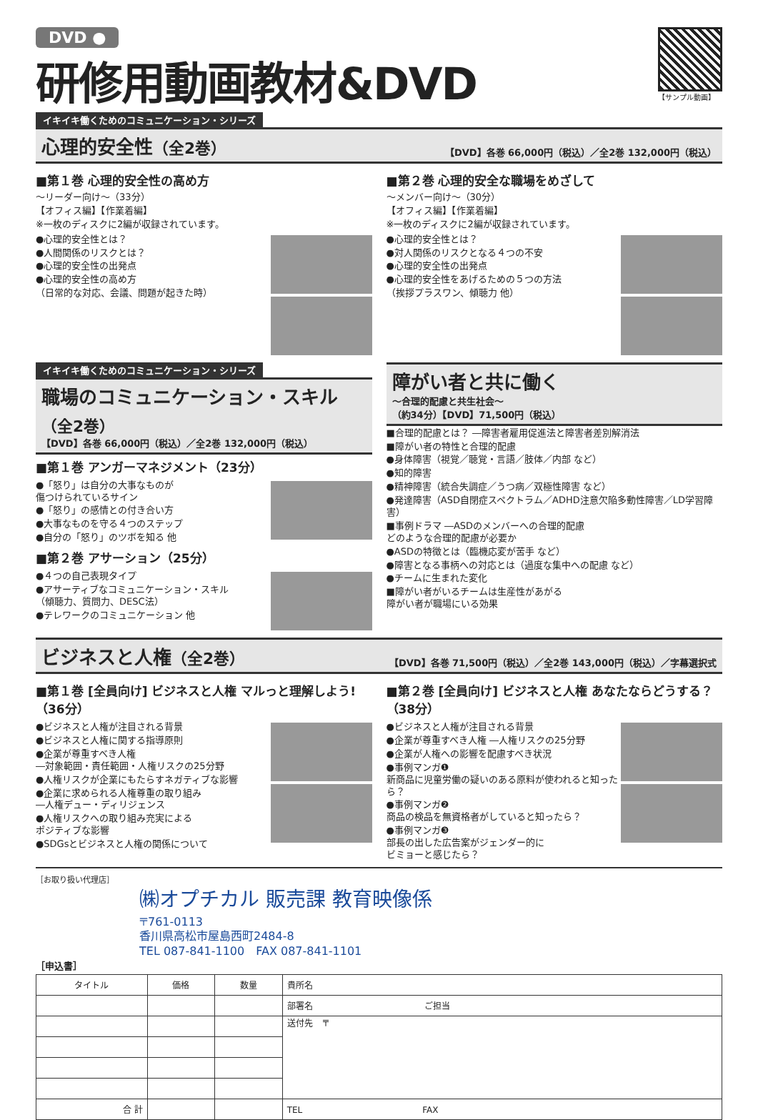DVD ●
研修用動画教材&DVD
【サンプル動画】
イキイキ働くためのコミュニケーション・シリーズ
心理的安全性（全2巻） 【DVD】各巻 66,000円（税込）／全2巻 132,000円（税込）
■第１巻 心理的安全性の高め方
～リーダー向け～（33分）
【オフィス編】【作業着編】
※一枚のディスクに2編が収録されています。
●心理的安全性とは？
●人間関係のリスクとは？
●心理的安全性の出発点
●心理的安全性の高め方
（日常的な対応、会議、問題が起きた時）
■第２巻 心理的安全な職場をめざして
～メンバー向け～（30分）
【オフィス編】【作業着編】
※一枚のディスクに2編が収録されています。
●心理的安全性とは？
●対人関係のリスクとなる４つの不安
●心理的安全性の出発点
●心理的安全性をあげるための５つの方法
（挨拶プラスワン、傾聴力 他）
イキイキ働くためのコミュニケーション・シリーズ
職場のコミュニケーション・スキル（全2巻）
【DVD】各巻 66,000円（税込）／全2巻 132,000円（税込）
■第１巻 アンガーマネジメント（23分）
●「怒り」は自分の大事なものが
傷つけられているサイン
●「怒り」の感情との付き合い方
●大事なものを守る４つのステップ
●自分の「怒り」のツボを知る 他
■第２巻 アサーション（25分）
●４つの自己表現タイプ
●アサーティブなコミュニケーション・スキル
（傾聴力、質問力、DESC法）
●テレワークのコミュニケーション 他
障がい者と共に働く
～合理的配慮と共生社会～
（約34分）【DVD】71,500円（税込）
■合理的配慮とは？ ―障害者雇用促進法と障害者差別解消法
■障がい者の特性と合理的配慮
●身体障害（視覚／聴覚・言語／肢体／内部 など）
●知的障害
●精神障害（統合失調症／うつ病／双極性障害 など）
●発達障害（ASD自閉症スペクトラム／ADHD注意欠陥多動性障害／LD学習障害）
■事例ドラマ ―ASDのメンバーへの合理的配慮
どのような合理的配慮が必要か
●ASDの特徴とは（臨機応変が苦手 など）
●障害となる事柄への対応とは（過度な集中への配慮 など）
●チームに生まれた変化
■障がい者がいるチームは生産性があがる
障がい者が職場にいる効果
ビジネスと人権（全2巻） 【DVD】各巻 71,500円（税込）／全2巻 143,000円（税込）／字幕選択式
■第１巻 [全員向け] ビジネスと人権 マルっと理解しよう!（36分）
●ビジネスと人権が注目される背景
●ビジネスと人権に関する指導原則
●企業が尊重すべき人権
―対象範囲・責任範囲・人権リスクの25分野
●人権リスクが企業にもたらすネガティブな影響
●企業に求められる人権尊重の取り組み
―人権デュー・ディリジェンス
●人権リスクへの取り組み充実による
ポジティブな影響
●SDGsとビジネスと人権の関係について
■第２巻 [全員向け] ビジネスと人権 あなたならどうする？（38分）
●ビジネスと人権が注目される背景
●企業が尊重すべき人権 ―人権リスクの25分野
●企業が人権への影響を配慮すべき状況
●事例マンガ❶
新商品に児童労働の疑いのある原料が使われると知ったら？
●事例マンガ❷
商品の検品を無資格者がしていると知ったら？
●事例マンガ❸
部長の出した広告案がジェンダー的に
ビミョーと感じたら？
［お取り扱い代理店］
㈱オプチカル 販売課 教育映像係
〒761-0113
香川県高松市屋島西町2484-8
TEL 087-841-1100　FAX 087-841-1101
［申込書］
| タイトル | 価格 | 数量 | 貴所名 |
| | | | 部署名 ご担当 |
| | | | 送付先 〒 |
| 合 計 | | | TEL FAX |